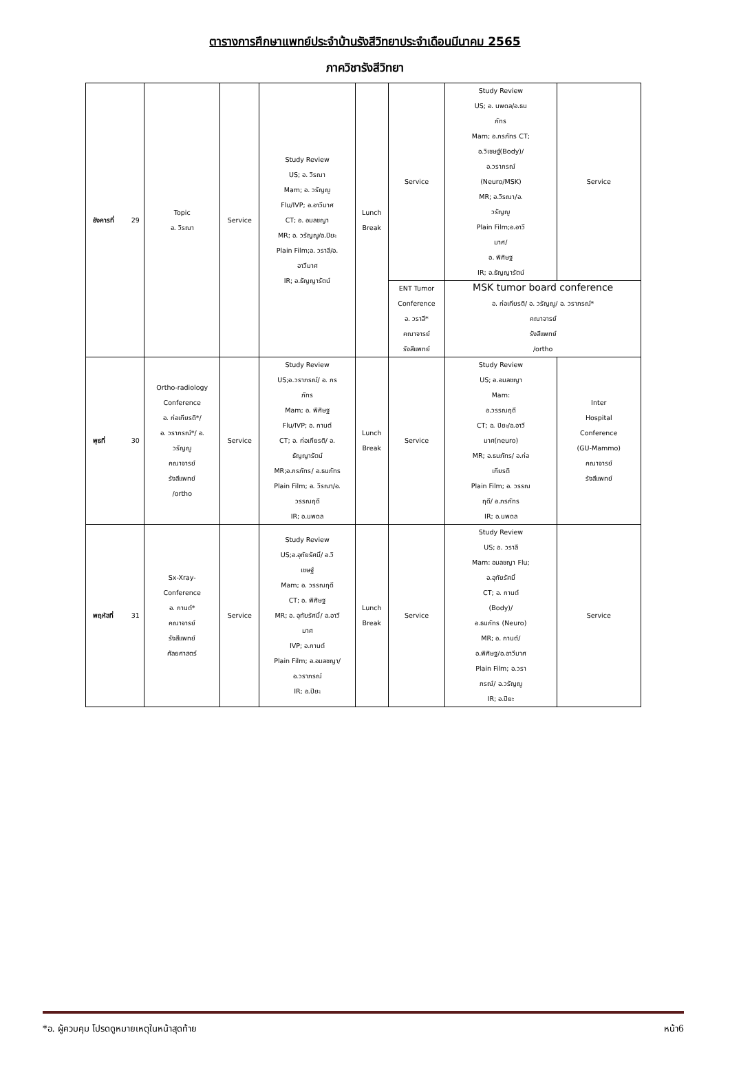ตารางการศึกษาแพทย์ประจำบ้านรังสีวิทยาประจำเดือนมีนาคม 2565
ภาควิชารังสีวิทยา
| อังคารที่ | 29 | Topic อ. วิรณา | Service | Study Review US; อ. วิรณา Mam; อ. วรัญญู Flu/IVP; อ.อาวีมาศ CT; อ. อมลชญา MR; อ. วรัญญู/อ.ปิยะ Plain Film;อ. วราลี/อ. อาวีมาศ IR; อ.ธัญญารัตน์ | Lunch Break | Service | Study Review US; อ. นพดล/อ.ธน ภัทร Mam; อ.ภรภัทร CT; อ.วิเชษฐ์(Body)/ อ.วราภรณ์ (Neuro/MSK) MR; อ.วิรณา/อ. วรัญญู Plain Film;อ.อาวี มาศ/ อ. พิศิษฐ IR; อ.ธัญญารัตน์ | Service |
| | | | | | | ENT Tumor Conference อ. วราลี* คณาจารย์ รังสีแพทย์ | MSK tumor board conference อ. ก่อเกียรติ/ อ. วรัญญู/ อ. วราภรณ์* คณาจารย์ รังสีแพทย์ /ortho | |
| พุธที่ | 30 | Ortho-radiology Conference อ. ก่อเกียรติ*/ อ. วราภรณ์*/ อ. วรัญญู คณาจารย์ รังสีแพทย์ /ortho | Service | Study Review US;อ.วราภรณ์/ อ. ภร ภัทร Mam; อ. พิศิษฐ Flu/IVP; อ. กานต์ CT; อ. ก่อเกียรติ/ อ. ธัญญารัตน์ MR;อ.ภรภัทร/ อ.ธนภัทร Plain Film; อ. วิรณา/อ. วรรณฤดี IR; อ.นพดล | Lunch Break | Service | Study Review US; อ.อมลชญา Mam: อ.วรรณฤดี CT; อ. ปิยะ/อ.อาวี มาศ(neuro) MR; อ.ธนภัทร/ อ.ก่อ เกียรติ Plain Film; อ. วรรณ ฤดี/ อ.ภรภัทร IR; อ.นพดล | Inter Hospital Conference (GU-Mammo) คณาจารย์ รังสีแพทย์ |
| พฤหัสที่ | 31 | Sx-Xray- Conference อ. กานต์* คณาจารย์ รังสีแพทย์ ศัลยศาสตร์ | Service | Study Review US;อ.อุทัยรัศมิ์/ อ.วิ เชษฐ์ Mam; อ. วรรณฤดี CT; อ. พิศิษฐ MR; อ. อุทัยรัศมิ์/ อ.อาวี มาศ IVP; อ.กานต์ Plain Film; อ.อมลชญา/ อ.วราภรณ์ IR; อ.ปิยะ | Lunch Break | Service | Study Review US; อ. วราลี Mam: อมลชญา Flu; อ.อุทัยรัศมิ์ CT; อ. กานต์ (Body)/ อ.ธนภัทร (Neuro) MR; อ. กานต์/ อ.พิศิษฐ/อ.อาวีมาศ Plain Film; อ.วรา ภรณ์/ อ.วรัญญู IR; อ.ปิยะ | Service |
*อ. ผู้ควบคุม โปรดดูหมายเหตุในหน้าสุดท้าย หน้า6